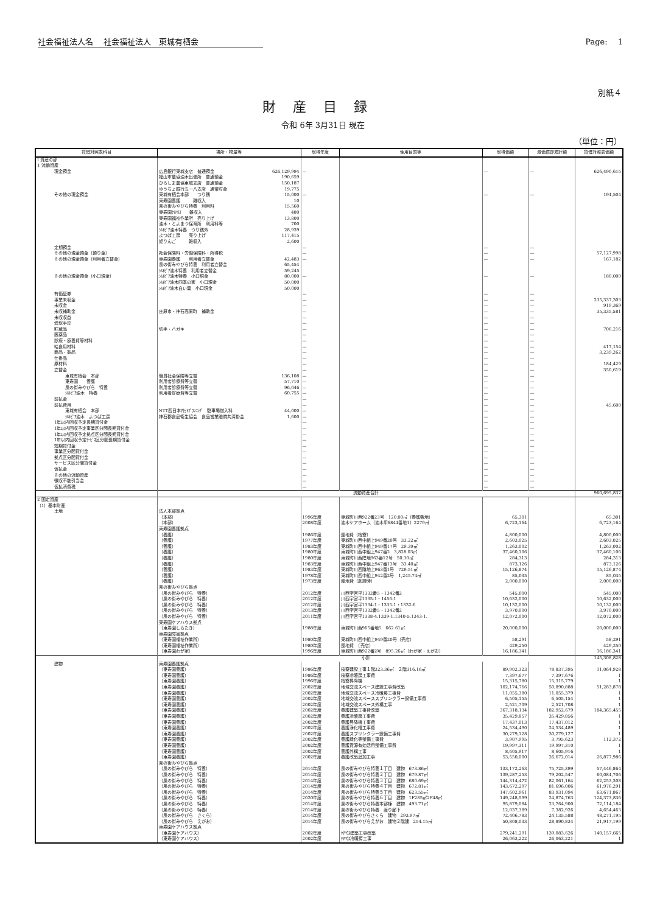社会福祉法人名　 社会福祉法人　東城有栖会 Page:　 1
別紙４
財産目録
令和 6年 3月31日 現在
（単位：円）
| 貸借対照表科目 | 場所・物量等 | | 取得年度 | 使用目的等 | 取得価額 | 減価償却累計額 | 貸借対照表価額 |
| --- | --- | --- | --- | --- | --- | --- | --- |
| Ⅰ 資産の部 | | | | | | | |
| 1 流動資産 | | | | | | | |
| 現金預金 | 広島銀行東城支店 普通預金 | 626,129,994 | — | | — | — | 626,490,615 |
| | 福山市農協油木出張所 普通預金 | 190,659 | | | | | |
| | ひろしま農協東城支店 普通預金 | 150,187 | | | | | |
| | ゆうちょ銀行五一八支店 通常貯金 | 19,775 | | | | | |
| その他の現金預金 | 東城有栖会本部 つり銭 | 15,000 | — | | — | — | 194,504 |
| | 東寿園養護 雑収入 | 10 | | | | | |
| | 風の街みやびら特養 利用料 | 15,560 | | | | | |
| | 東寿園ｹｱﾊｳｽ 雑収入 | 480 | | | | | |
| | 東寿園福祉作業所 売り上げ | 13,800 | | | | | |
| | 油木・とよまつ保育所 利用料等 | 700 | | | | | |
| | ｼﾙﾄﾋﾟｱ油木特養 つり銭外 | 28,939 | | | | | |
| | よつば工房 売り上げ | 117,415 | | | | | |
| | 姫りんご 雑収入 | 2,600 | | | | | |
| 定期預金 | | | — | | — | — | |
| その他の現金預金（預り金） | 社会保険料・労働保険料・所得税 | | — | | — | — | 57,127,998 |
| その他の現金預金（利用者立替金） | 東寿園養護 利用者立替金 | 42,483 | — | | — | — | 167,182 |
| | 風の街みやびら特養 利用者立替金 | 65,454 | | | | | |
| | ｼﾙﾄﾋﾟｱ油木特養 利用者立替金 | 59,245 | | | | | |
| その他の現金預金（小口現金） | ｼﾙﾄﾋﾟｱ油木特養 小口現金 | 80,000 | — | | — | — | 180,000 |
| | ｼﾙﾄﾋﾟｱ油木四季の家 小口現金 | 50,000 | | | | | |
| | ｼﾙﾄﾋﾟｱ油木白い雲 小口現金 | 50,000 | | | | | |
| 有価証券 | | | — | | — | — | |
| 事業未収金 | | | — | | — | — | 235,337,303 |
| 未収金 | | | — | | — | — | 919,369 |
| 未収補助金 | 庄原市・神石高原町 補助金 | | — | | — | — | 35,335,581 |
| 未収収益 | | | — | | — | — | |
| 受取手形 | | | — | | — | — | |
| 貯蔵品 | 切手・ハガキ | | — | | — | — | 706,216 |
| 医薬品 | | | — | | — | — | |
| 診療・療養費等材料 | | | — | | — | — | |
| 給食用材料 | | | — | | — | — | 417,154 |
| 商品・製品 | | | — | | — | — | 3,239,262 |
| 仕掛品 | | | — | | — | — | |
| 原材料 | | | — | | — | — | 184,429 |
| 立替金 | | | — | | — | — | 350,619 |
| 東城有栖会 本部 | 職員社会保険等立替 | 136,108 | — | | — | — | |
| 東寿園 養護 | 利用者診療費等立替 | 57,710 | — | | — | — | |
| 風の街みやびら 特養 | 利用者診療費等立替 | 96,046 | — | | — | — | |
| ｼﾙﾄﾋﾟｱ油木 特養 | 利用者診療費等立替 | 60,755 | — | | — | — | |
| 前払金 | | | — | | — | — | |
| 前払費用 | | | — | | — | — | 45,600 |
| 東城有栖会 本部 | NTT西日本ｱｾｯﾄﾌﾟﾗﾝﾆﾝｸﾞ 駐車場借入料 | 44,000 | — | | — | — | |
| ｼﾙﾄﾋﾟｱ油木 よつば工房 | 神石郡食品衛生協会 食品営業賠償共済掛金 | 1,600 | — | | — | — | |
| 1年以内回収予定長期貸付金 | | | — | | — | — | |
| 1年以内回収予定事業区分間長期貸付金 | | | — | | — | — | |
| 1年以内回収予定拠点区分間長期貸付金 | | | — | | — | — | |
| 1年以内回収予定ｻｰﾋﾞｽ区分間長期貸付金 | | | — | | — | — | |
| 短期貸付金 | | | — | | — | — | |
| 事業区分間貸付金 | | | — | | — | — | |
| 拠点区分間貸付金 | | | — | | — | — | |
| サービス区分間貸付金 | | | — | | — | — | |
| 仮払金 | | | — | | — | — | |
| その他の流動資産 | | | — | | — | — | |
| 徴収不能引当金 | | | — | | — | — | |
| 仮払消費税 | | | — | | — | — | |
| | 流動資産合計 | | | | | | 960,695,832 |
| 2 固定資産 | | | | | | | |
| （1）基本財産 | | | | | | | |
| 土地 | 法人本部拠点 | | | | | | |
| | （本部） | | 1996年度 | 東城町川西922番23号 120.00㎡（養護敷地） | 65,301 | | 65,301 |
| | （本部） | | 2008年度 | 油木ケアホーム（油木甲6844番地1）2279㎡ | 6,723,164 | | 6,723,164 |
| | 東寿園養護拠点 | | | | | | |
| | （養護） | | 1986年度 | 整地費（桜寮） | 4,800,000 | | 4,800,000 |
| | （養護） | | 1977年度 | 東城町川西中組上949番20号 33.22㎡ | 2,603,025 | | 2,603,025 |
| | （養護） | | 1983年度 | 東城町川西中組上949番17号 29.39㎡ | 1,263,002 | | 1,263,002 |
| | （養護） | | 1980年度 | 東城町川西中組上947番2 3,828.03㎡ | 37,460,106 | | 37,460,106 |
| | （養護） | | 1980年度 | 東城町川西陰地963番12号 50.30㎡ | 284,313 | | 284,313 |
| | （養護） | | 1983年度 | 東城町川西中組上947番13号 33.40㎡ | 873,126 | | 873,126 |
| | （養護） | | 1983年度 | 東城町川西陰地上963番1号 729.51㎡ | 15,126,874 | | 15,126,874 |
| | （養護） | | 1978年度 | 東城町川西中組上942番2号 1,245.74㎡ | 85,035 | | 85,035 |
| | （養護） | | 1973年度 | 整地費（創設時） | 2,000,000 | | 2,000,000 |
| | 風の街みやびら拠点 | | | | | | |
| | （風の街みやびら 特養） | | 2012年度 | 川西字宮平1332番5・1342番2 | 545,000 | | 545,000 |
| | （風の街みやびら 特養） | | 2012年度 | 川西字宮平1335-1・1456-1 | 10,632,000 | | 10,632,000 |
| | （風の街みやびら 特養） | | 2012年度 | 川西字宮平1334-1・1335-1・1332-6 | 10,132,000 | | 10,132,000 |
| | （風の街みやびら 特養） | | 2013年度 | 川西字宮平1332番5・1342番2 | 3,970,000 | | 3,970,000 |
| | （風の街みやびら 特養） | | 2011年度 | 川西字宮平1338-4.1339-1.1340-5.1343-1. | 12,072,000 | | 12,072,000 |
| | 東寿園ケアハウス拠点 | | | | | | |
| | （東寿園しらたき） | | 1988年度 | 東城町川西965番地5 662.61㎡ | 20,000,000 | | 20,000,000 |
| | 東寿園障害拠点 | | | | | | |
| | （東寿園福祉作業所） | | 1980年度 | 東城町川西中組上949番20号（売店） | 58,291 | | 58,291 |
| | （東寿園福祉作業所） | | 1980年度 | 整地費 （売店） | 429,250 | | 429,250 |
| | （東寿園わが家） | | 1996年度 | 東城町川西922番2号 895.26㎡（わが家・えがお） | 16,186,341 | | 16,186,341 |
| | 小計 | | | | | | 145,308,828 |
| 建物 | 東寿園養護拠点 | | | | | | |
| | （東寿園養護） | | 1986年度 | 桜寮建設工事１階323.36㎡ ２階316.16㎡ | 89,902,323 | 78,837,395 | 11,064,928 |
| | （東寿園養護） | | 1986年度 | 桜寮冷暖房工事費 | 7,397,677 | 7,397,676 | 1 |
| | （東寿園養護） | | 1996年度 | 桜寮昇降機 | 15,315,780 | 15,315,779 | 1 |
| | （東寿園養護） | | 2002年度 | 地域交流スペース建設工事費改築 | 102,174,766 | 50,890,888 | 51,283,878 |
| | （東寿園養護） | | 2002年度 | 地域交流スペース冷暖房工事費 | 11,055,380 | 11,055,379 | 1 |
| | （東寿園養護） | | 2002年度 | 地域交流スペーススプリンクラー設備工事費 | 6,505,155 | 6,505,154 | 1 |
| | （東寿園養護） | | 2002年度 | 地域交流スペース外構工事 | 2,521,709 | 2,521,708 | 1 |
| | （東寿園養護） | | 2002年度 | 養護建築工事費改築 | 367,318,134 | 182,952,679 | 184,365,455 |
| | （東寿園養護） | | 2002年度 | 養護冷暖房工事費 | 35,429,857 | 35,429,856 | 1 |
| | （東寿園養護） | | 2002年度 | 養護昇降機工事費 | 17,437,013 | 17,437,012 | 1 |
| | （東寿園養護） | | 2002年度 | 養護浄化槽工事費 | 24,534,490 | 24,534,489 | 1 |
| | （東寿園養護） | | 2002年度 | 養護スプリンクラー設備工事費 | 30,279,128 | 30,279,127 | 1 |
| | （東寿園養護） | | 2002年度 | 養護緑化等整備工事費 | 3,907,995 | 3,795,623 | 112,372 |
| | （東寿園養護） | | 2002年度 | 養護資源有効活用整備工事費 | 19,997,311 | 19,997,310 | 1 |
| | （東寿園養護） | | 2002年度 | 養護外構工事 | 8,605,917 | 8,605,916 | 1 |
| | （東寿園養護） | | 2002年度 | 養護改築追加工事 | 53,550,000 | 26,672,014 | 26,877,986 |
| | 風の街みやびら拠点 | | | | | | |
| | （風の街みやびら 特養） | | 2014年度 | 風の街みやびら特養１丁目 建物 673.86㎡ | 133,172,263 | 75,725,399 | 57,446,864 |
| | （風の街みやびら 特養） | | 2014年度 | 風の街みやびら特養２丁目 建物 679.87㎡ | 139,287,253 | 79,202,547 | 60,084,706 |
| | （風の街みやびら 特養） | | 2014年度 | 風の街みやびら特養３丁目 建物 680.69㎡ | 144,314,472 | 82,061,164 | 62,253,308 |
| | （風の街みやびら 特養） | | 2014年度 | 風の街みやびら特養４丁目 建物 672.81㎡ | 143,672,297 | 81,696,006 | 61,976,291 |
| | （風の街みやびら 特養） | | 2014年度 | 風の街みやびら特養５丁目 建物 623.55㎡ | 147,602,961 | 83,931,094 | 63,671,867 |
| | （風の街みやびら 特養） | | 2020年度 | 風の街みやびら特養６丁目 建物 1F285㎡2F48㎡ | 149,248,599 | 24,874,763 | 124,373,836 |
| | （風の街みやびら 特養） | | 2014年度 | 風の街みやびら特養本部棟 建物 493.71㎡ | 95,879,084 | 23,764,900 | 72,114,184 |
| | （風の街みやびら 特養） | | 2014年度 | 風の街みやびら特養 渡り廊下 | 12,037,389 | 7,382,926 | 4,654,463 |
| | （風の街みやびら さくら） | | 2014年度 | 風の街みやびらさくら 建物 293.97㎡ | 72,406,783 | 24,135,588 | 48,271,195 |
| | （風の街みやびら えがお） | | 2014年度 | 風の街みやびらえがお 建物２階建 254.15㎡ | 50,808,033 | 28,890,834 | 21,917,199 |
| | 東寿園ケアハウス拠点 | | | | | | |
| | （東寿園ケアハウス） | | 2002年度 | ｹｱﾊｳｽ建築工事改築 | 279,241,291 | 139,083,626 | 140,157,665 |
| | （東寿園ケアハウス） | | 2002年度 | ｹｱﾊｳｽ冷暖房工事 | 26,063,222 | 26,063,221 | 1 |